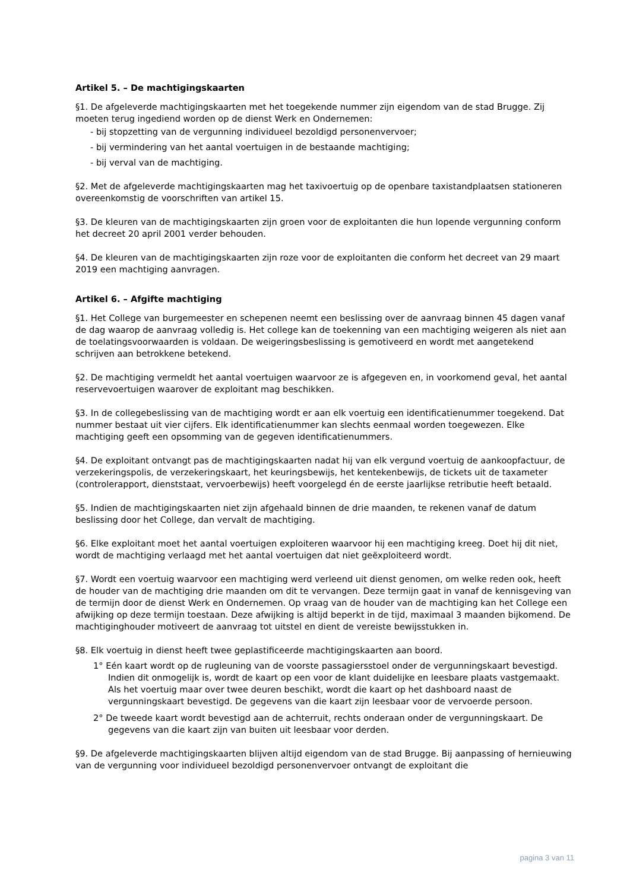Artikel 5. – De machtigingskaarten
§1. De afgeleverde machtigingskaarten met het toegekende nummer zijn eigendom van de stad Brugge. Zij moeten terug ingediend worden op de dienst Werk en Ondernemen:
- bij stopzetting van de vergunning individueel bezoldigd personenvervoer;
- bij vermindering van het aantal voertuigen in de bestaande machtiging;
- bij verval van de machtiging.
§2. Met de afgeleverde machtigingskaarten mag het taxivoertuig op de openbare taxistandplaatsen stationeren overeenkomstig de voorschriften van artikel 15.
§3. De kleuren van de machtigingskaarten zijn groen voor de exploitanten die hun lopende vergunning conform het decreet 20 april 2001 verder behouden.
§4. De kleuren van de machtigingskaarten zijn roze voor de exploitanten die conform het decreet van 29 maart 2019 een machtiging aanvragen.
Artikel 6. – Afgifte machtiging
§1. Het College van burgemeester en schepenen neemt een beslissing over de aanvraag binnen 45 dagen vanaf de dag waarop de aanvraag volledig is. Het college kan de toekenning van een machtiging weigeren als niet aan de toelatingsvoorwaarden is voldaan. De weigeringsbeslissing is gemotiveerd en wordt met aangetekend schrijven aan betrokkene betekend.
§2. De machtiging vermeldt het aantal voertuigen waarvoor ze is afgegeven en, in voorkomend geval, het aantal reservevoertuigen waarover de exploitant mag beschikken.
§3. In de collegebeslissing van de machtiging wordt er aan elk voertuig een identificatienummer toegekend. Dat nummer bestaat uit vier cijfers. Elk identificatienummer kan slechts eenmaal worden toegewezen. Elke machtiging geeft een opsomming van de gegeven identificatienummers.
§4. De exploitant ontvangt pas de machtigingskaarten nadat hij van elk vergund voertuig de aankoopfactuur, de verzekeringspolis, de verzekeringskaart, het keuringsbewijs, het kentekenbewijs, de tickets uit de taxameter (controlerapport, dienststaat, vervoerbewijs) heeft voorgelegd én de eerste jaarlijkse retributie heeft betaald.
§5. Indien de machtigingskaarten niet zijn afgehaald binnen de drie maanden, te rekenen vanaf de datum beslissing door het College, dan vervalt de machtiging.
§6. Elke exploitant moet het aantal voertuigen exploiteren waarvoor hij een machtiging kreeg. Doet hij dit niet, wordt de machtiging verlaagd met het aantal voertuigen dat niet geëxploiteerd wordt.
§7. Wordt een voertuig waarvoor een machtiging werd verleend uit dienst genomen, om welke reden ook, heeft de houder van de machtiging drie maanden om dit te vervangen. Deze termijn gaat in vanaf de kennisgeving van de termijn door de dienst Werk en Ondernemen. Op vraag van de houder van de machtiging kan het College een afwijking op deze termijn toestaan. Deze afwijking is altijd beperkt in de tijd, maximaal 3 maanden bijkomend. De machtiginghouder motiveert de aanvraag tot uitstel en dient de vereiste bewijsstukken in.
§8. Elk voertuig in dienst heeft twee geplastificeerde machtigingskaarten aan boord.
1° Eén kaart wordt op de rugleuning van de voorste passagiersstoel onder de vergunningskaart bevestigd. Indien dit onmogelijk is, wordt de kaart op een voor de klant duidelijke en leesbare plaats vastgemaakt. Als het voertuig maar over twee deuren beschikt, wordt die kaart op het dashboard naast de vergunningskaart bevestigd. De gegevens van die kaart zijn leesbaar voor de vervoerde persoon.
2° De tweede kaart wordt bevestigd aan de achterruit, rechts onderaan onder de vergunningskaart. De gegevens van die kaart zijn van buiten uit leesbaar voor derden.
§9. De afgeleverde machtigingskaarten blijven altijd eigendom van de stad Brugge. Bij aanpassing of hernieuwing van de vergunning voor individueel bezoldigd personenvervoer ontvangt de exploitant die
pagina 3 van 11